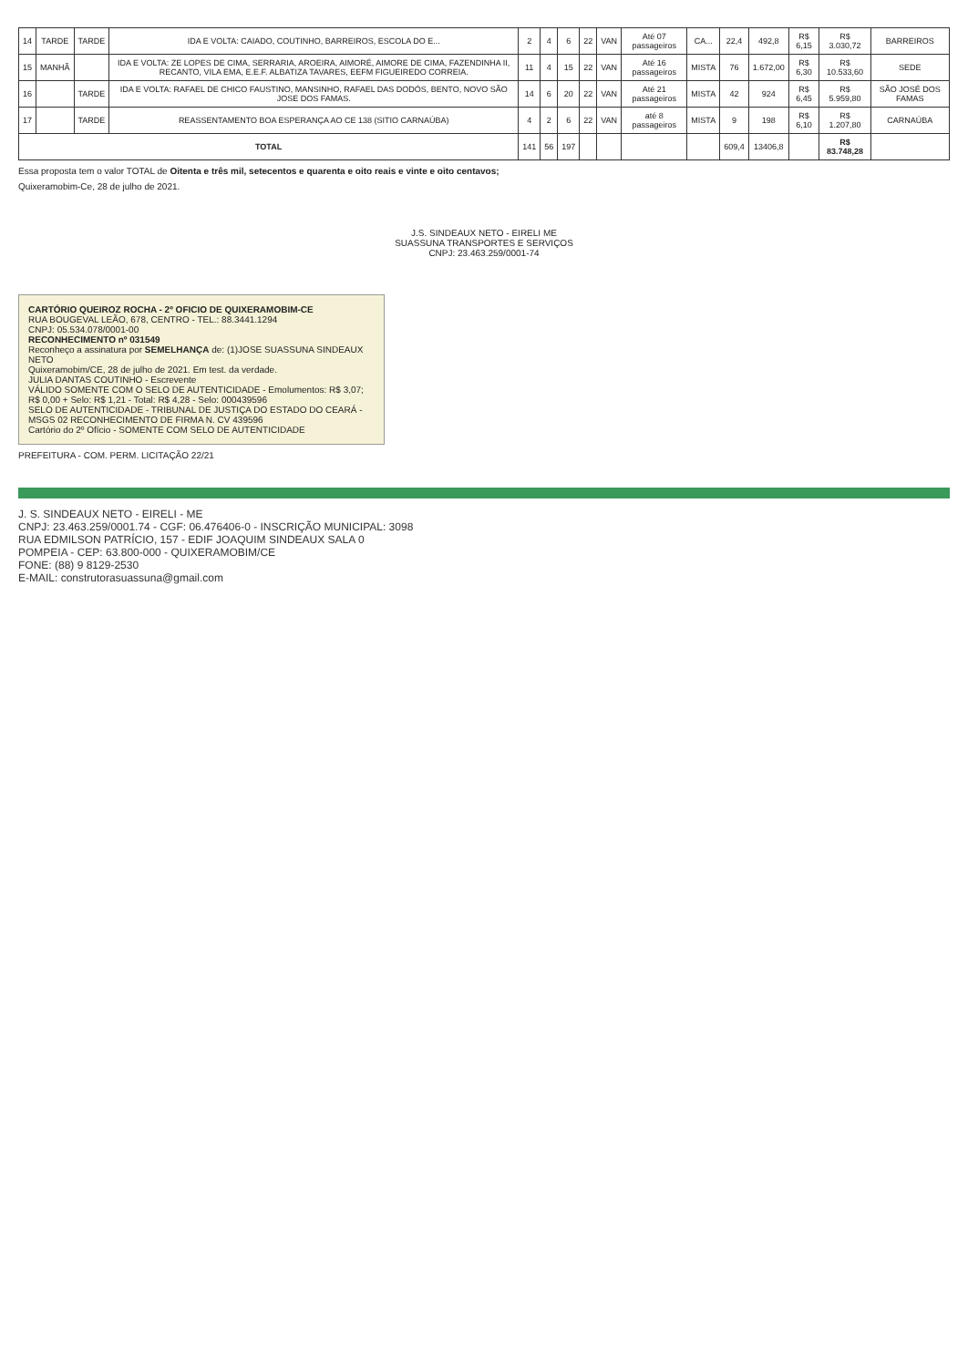| 14 | TARDE | TARDE | IDA E VOLTA: CAIADO, COUTINHO, BARREIROS, ESCOLA DO E... | 2 | 4 | 6 | 22 | VAN | Até 07 passageiros | CA... | 22,4 | 492,8 | R$ 6,15 | R$ 3.030,72 | BARREIROS |
| 15 | MANHÃ | | IDA E VOLTA: ZE LOPES DE CIMA, SERRARIA, AROEIRA, AIMORÉ, AIMORE DE CIMA, FAZENDINHA II, RECANTO, VILA EMA, E.E.F. ALBATIZA TAVARES, EEFM FIGUEIREDO CORREIA. | 11 | 4 | 15 | 22 | VAN | Até 16 passageiros | MISTA | 76 | 1.672,00 | R$ 6,30 | R$ 10.533,60 | SEDE |
| 16 | | TARDE | IDA E VOLTA: RAFAEL DE CHICO FAUSTINO, MANSINHO, RAFAEL DAS DODÓS, BENTO, NOVO SÃO JOSE DOS FAMAS. | 14 | 6 | 20 | 22 | VAN | Até 21 passageiros | MISTA | 42 | 924 | R$ 6,45 | R$ 5.959,80 | SÃO JOSÉ DOS FAMAS |
| 17 | | TARDE | REASSENTAMENTO BOA ESPERANÇA AO CE 138 (SITIO CARNAÚBA) | 4 | 2 | 6 | 22 | VAN | até 8 passageiros | MISTA | 9 | 198 | R$ 6,10 | R$ 1.207,80 | CARNAÚBA |
| TOTAL | | | | 141 | 56 | 197 | | | | | 609,4 | 13406,8 | | R$ 83.748,28 | |
Essa proposta tem o valor TOTAL de Oitenta e três mil, setecentos e quarenta e oito reais e vinte e oito centavos;
Quixeramobim-Ce, 28 de julho de 2021.
J.S. SINDEAUX NETO - EIRELI ME
SUASSUNA TRANSPORTES E SERVIÇOS
CNPJ: 23.463.259/0001-74
CARTÓRIO QUEIROZ ROCHA - 2º OFICIO DE QUIXERAMOBIM-CE
RUA BOUGEVAL LEÃO, 678, CENTRO - TEL.: 88.3441.1294
CNPJ: 05.534.078/0001-00
RECONHECIMENTO nº 031549
Reconheço a assinatura por SEMELHANÇA de: (1)JOSE SUASSUNA SINDEAUX NETO
Quixeramobim/CE, 28 de julho de 2021. Em test. da verdade.
JULIA DANTAS COUTINHO - Escrevente
VÁLIDO SOMENTE COM O SELO DE AUTENTICIDADE - Emolumentos: R$ 3,07; R$ 0,00 + Selo: R$ 1,21 - Total: R$ 4,28 - Selo: 000439596
SELO DE AUTENTICIDADE - TRIBUNAL DE JUSTIÇA DO ESTADO DO CEARÁ - MSGS 02 RECONHECIMENTO DE FIRMA N. CV 439596
Cartório do 2º Ofício - SOMENTE COM SELO DE AUTENTICIDADE
PREFEITURA - COM. PERM. LICITAÇÃO 22/21
J. S. SINDEAUX NETO - EIRELI - ME
CNPJ: 23.463.259/0001.74 - CGF: 06.476406-0 - INSCRIÇÃO MUNICIPAL: 3098
RUA EDMILSON PATRÍCIO, 157 - EDIF JOAQUIM SINDEAUX SALA 0
POMPEIA - CEP: 63.800-000 - QUIXERAMOBIM/CE
FONE: (88) 9 8129-2530
E-MAIL: construtorasuassuna@gmail.com